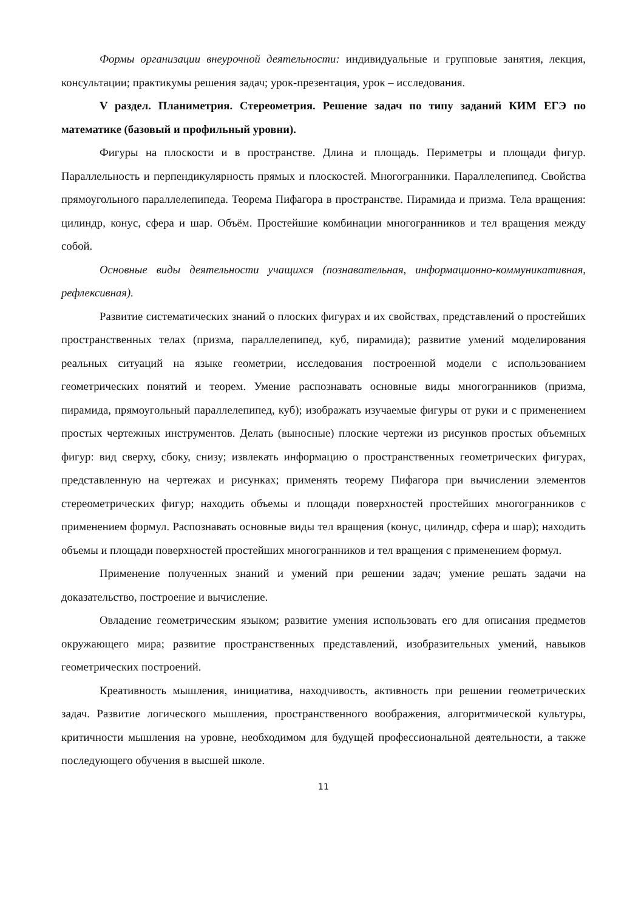Формы организации внеурочной деятельности: индивидуальные и групповые занятия, лекция, консультации; практикумы решения задач; урок-презентация, урок – исследования.
V раздел. Планиметрия. Стереометрия. Решение задач по типу заданий КИМ ЕГЭ по математике (базовый и профильный уровни).
Фигуры на плоскости и в пространстве. Длина и площадь. Периметры и площади фигур. Параллельность и перпендикулярность прямых и плоскостей. Многогранники. Параллелепипед. Свойства прямоугольного параллелепипеда. Теорема Пифагора в пространстве. Пирамида и призма. Тела вращения: цилиндр, конус, сфера и шар. Объём. Простейшие комбинации многогранников и тел вращения между собой.
Основные виды деятельности учащихся (познавательная, информационно-коммуникативная, рефлексивная).
Развитие систематических знаний о плоских фигурах и их свойствах, представлений о простейших пространственных телах (призма, параллелепипед, куб, пирамида); развитие умений моделирования реальных ситуаций на языке геометрии, исследования построенной модели с использованием геометрических понятий и теорем. Умение распознавать основные виды многогранников (призма, пирамида, прямоугольный параллелепипед, куб); изображать изучаемые фигуры от руки и с применением простых чертежных инструментов. Делать (выносные) плоские чертежи из рисунков простых объемных фигур: вид сверху, сбоку, снизу; извлекать информацию о пространственных геометрических фигурах, представленную на чертежах и рисунках; применять теорему Пифагора при вычислении элементов стереометрических фигур; находить объемы и площади поверхностей простейших многогранников с применением формул. Распознавать основные виды тел вращения (конус, цилиндр, сфера и шар); находить объемы и площади поверхностей простейших многогранников и тел вращения с применением формул.
Применение полученных знаний и умений при решении задач; умение решать задачи на доказательство, построение и вычисление.
Овладение геометрическим языком; развитие умения использовать его для описания предметов окружающего мира; развитие пространственных представлений, изобразительных умений, навыков геометрических построений.
Креативность мышления, инициатива, находчивость, активность при решении геометрических задач. Развитие логического мышления, пространственного воображения, алгоритмической культуры, критичности мышления на уровне, необходимом для будущей профессиональной деятельности, а также последующего обучения в высшей школе.
11